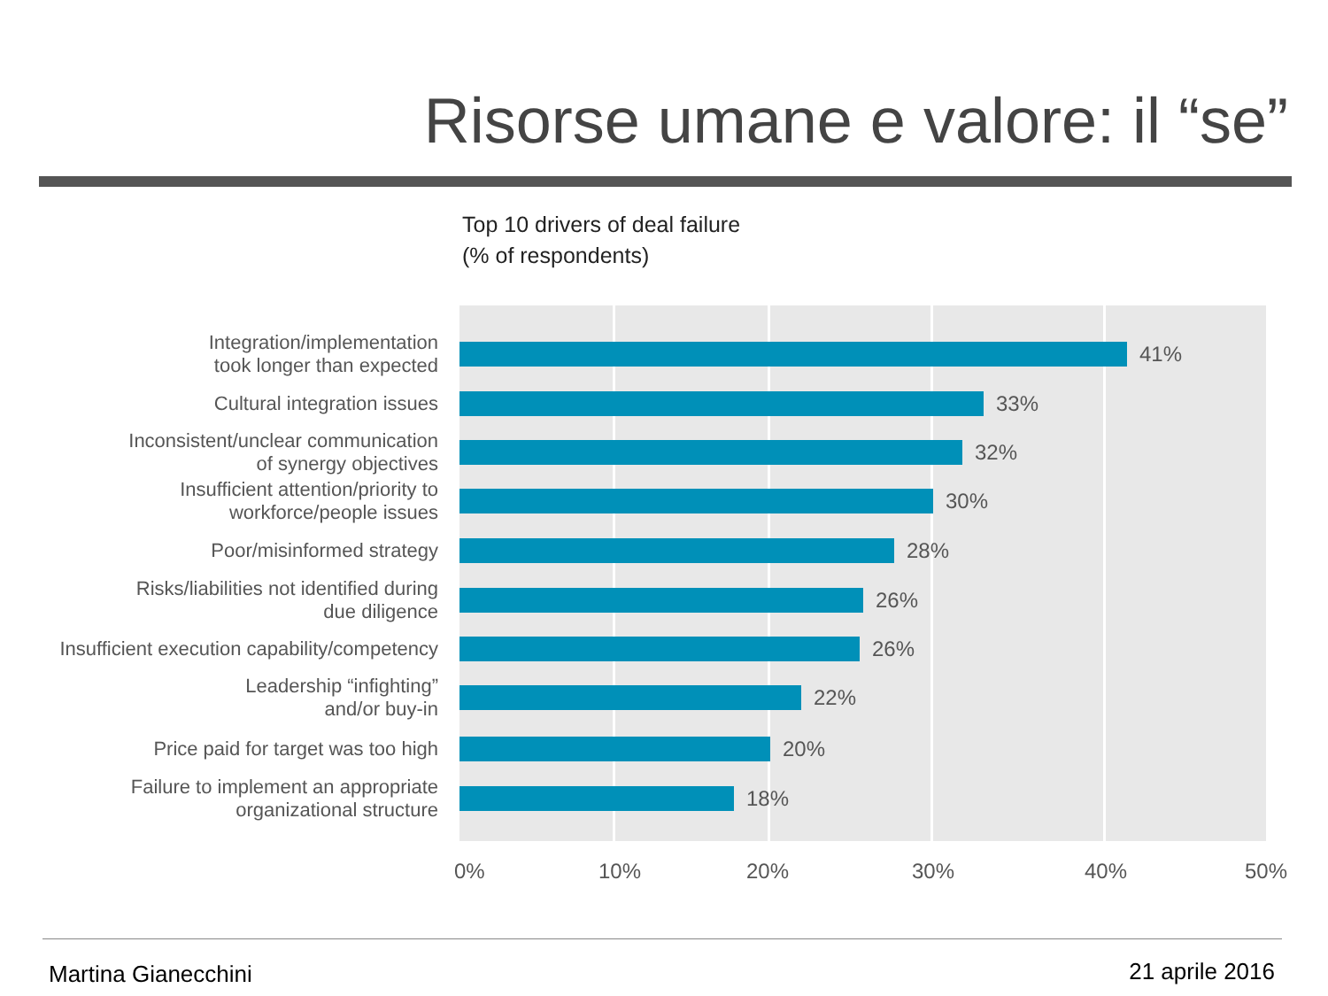Risorse umane e valore: il “se”
Top 10 drivers of deal failure
(% of respondents)
Integration/implementation
took longer than expected
41%
Cultural integration issues
33%
Inconsistent/unclear communication
of synergy objectives
32%
Insufficient attention/priority to
workforce/people issues
30%
Poor/misinformed strategy
28%
Risks/liabilities not identified during
due diligence
26%
Insufficient execution capability/competency
26%
Leadership “infighting”
and/or buy-in
22%
Price paid for target was too high
20%
Failure to implement an appropriate
organizational structure
18%
0% 10% 20% 30% 40% 50%
Martina Gianecchini 21 aprile 2016